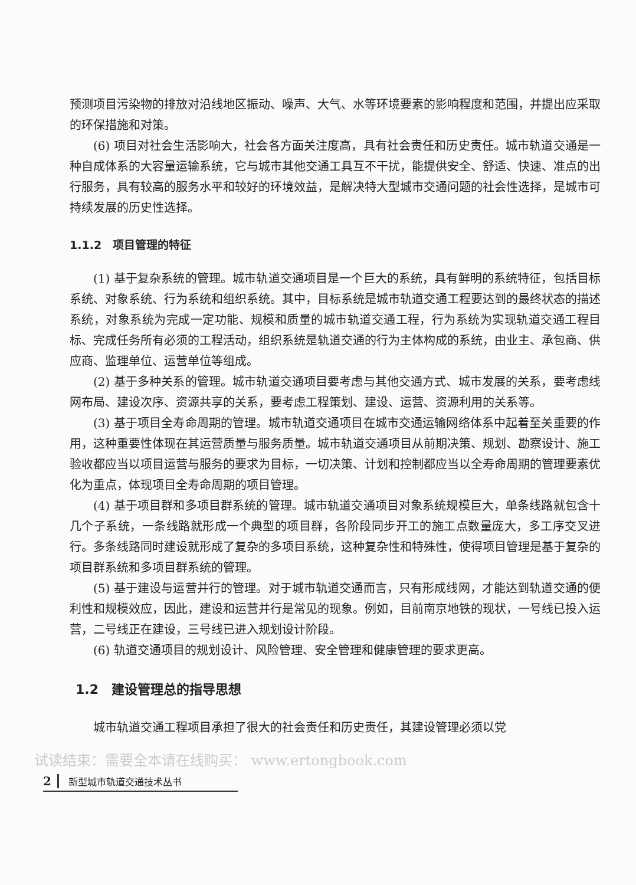预测项目污染物的排放对沿线地区振动、噪声、大气、水等环境要素的影响程度和范围，并提出应采取的环保措施和对策。
(6) 项目对社会生活影响大，社会各方面关注度高，具有社会责任和历史责任。城市轨道交通是一种自成体系的大容量运输系统，它与城市其他交通工具互不干扰，能提供安全、舒适、快速、准点的出行服务，具有较高的服务水平和较好的环境效益，是解决特大型城市交通问题的社会性选择，是城市可持续发展的历史性选择。
1.1.2　项目管理的特征
(1) 基于复杂系统的管理。城市轨道交通项目是一个巨大的系统，具有鲜明的系统特征，包括目标系统、对象系统、行为系统和组织系统。其中，目标系统是城市轨道交通工程要达到的最终状态的描述系统，对象系统为完成一定功能、规模和质量的城市轨道交通工程，行为系统为实现轨道交通工程目标、完成任务所有必须的工程活动，组织系统是轨道交通的行为主体构成的系统，由业主、承包商、供应商、监理单位、运营单位等组成。
(2) 基于多种关系的管理。城市轨道交通项目要考虑与其他交通方式、城市发展的关系，要考虑线网布局、建设次序、资源共享的关系，要考虑工程策划、建设、运营、资源利用的关系等。
(3) 基于项目全寿命周期的管理。城市轨道交通项目在城市交通运输网络体系中起着至关重要的作用，这种重要性体现在其运营质量与服务质量。城市轨道交通项目从前期决策、规划、勘察设计、施工验收都应当以项目运营与服务的要求为目标，一切决策、计划和控制都应当以全寿命周期的管理要素优化为重点，体现项目全寿命周期的项目管理。
(4) 基于项目群和多项目群系统的管理。城市轨道交通项目对象系统规模巨大，单条线路就包含十几个子系统，一条线路就形成一个典型的项目群，各阶段同步开工的施工点数量庞大，多工序交叉进行。多条线路同时建设就形成了复杂的多项目系统，这种复杂性和特殊性，使得项目管理是基于复杂的项目群系统和多项目群系统的管理。
(5) 基于建设与运营并行的管理。对于城市轨道交通而言，只有形成线网，才能达到轨道交通的便利性和规模效应，因此，建设和运营并行是常见的现象。例如，目前南京地铁的现状，一号线已投入运营，二号线正在建设，三号线已进入规划设计阶段。
(6) 轨道交通项目的规划设计、风险管理、安全管理和健康管理的要求更高。
1.2　建设管理总的指导思想
城市轨道交通工程项目承担了很大的社会责任和历史责任，其建设管理必须以党
试读结束：需要全本请在线购买： www.ertongbook.com
2 新型城市轨道交通技术丛书